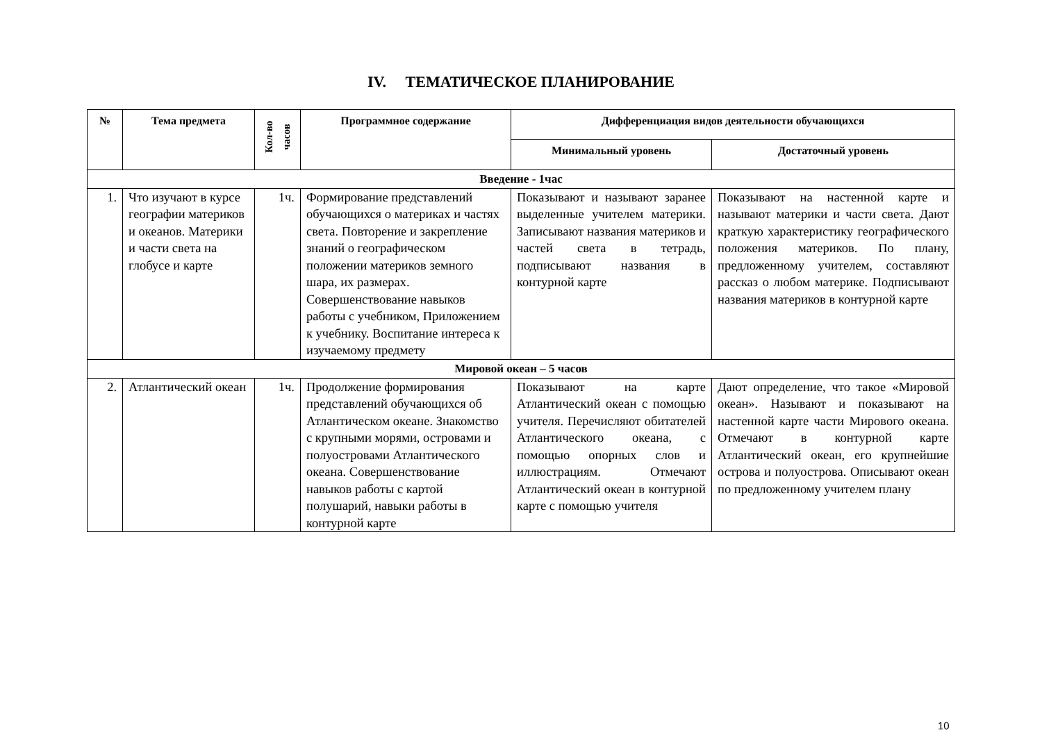IV. ТЕМАТИЧЕСКОЕ ПЛАНИРОВАНИЕ
| № | Тема предмета | Кол-во часов | Программное содержание | Дифференциация видов деятельности обучающихся | |
| --- | --- | --- | --- | --- | --- |
| | | | | Минимальный уровень | Достаточный уровень |
| Введение - 1час | | | | | |
| 1. | Что изучают в курсе географии материков и океанов. Материки и части света на глобусе и карте | 1ч. | Формирование представлений обучающихся о материках и частях света. Повторение и закрепление знаний о географическом положении материков земного шара, их размерах. Совершенствование навыков работы с учебником, Приложением к учебнику. Воспитание интереса к изучаемому предмету | Показывают и называют заранее выделенные учителем материки. Записывают названия материков и частей света в тетрадь, подписывают названия в контурной карте | Показывают на настенной карте и называют материки и части света. Дают краткую характеристику географического положения материков. По плану, предложенному учителем, составляют рассказ о любом материке. Подписывают названия материков в контурной карте |
| Мировой океан – 5 часов | | | | | |
| 2. | Атлантический океан | 1ч. | Продолжение формирования представлений обучающихся об Атлантическом океане. Знакомство с крупными морями, островами и полуостровами Атлантического океана. Совершенствование навыков работы с картой полушарий, навыки работы в контурной карте | Показывают на карте Атлантический океан с помощью учителя. Перечисляют обитателей Атлантического океана, с помощью опорных слов и иллюстрациям. Отмечают Атлантический океан в контурной карте с помощью учителя | Дают определение, что такое «Мировой океан». Называют и показывают на настенной карте части Мирового океана. Отмечают в контурной карте Атлантический океан, его крупнейшие острова и полуострова. Описывают океан по предложенному учителем плану |
10